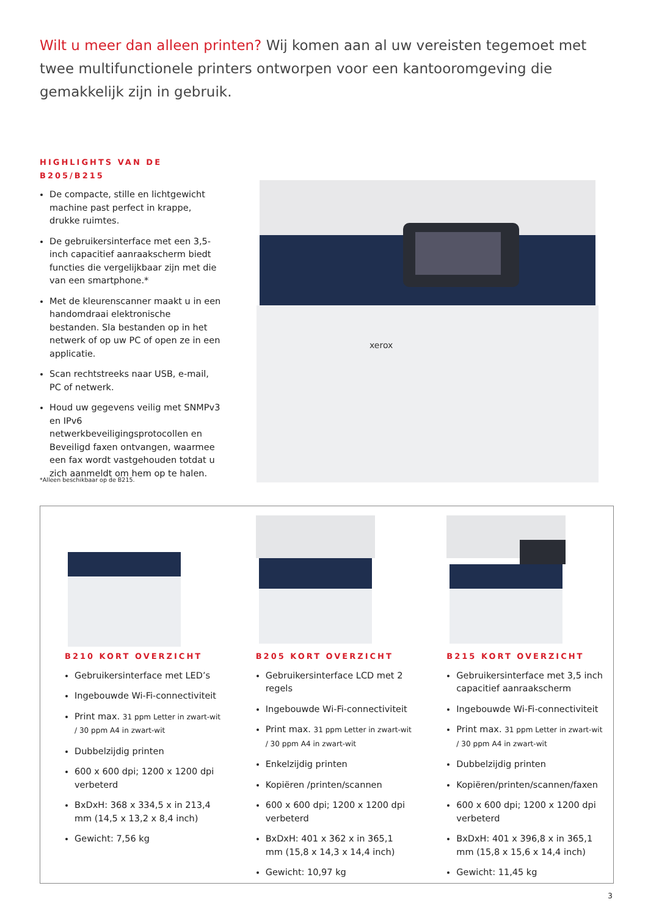Wilt u meer dan alleen printen? Wij komen aan al uw vereisten tegemoet met twee multifunctionele printers ontworpen voor een kantooromgeving die gemakkelijk zijn in gebruik.
HIGHLIGHTS VAN DE B205/B215
De compacte, stille en lichtgewicht machine past perfect in krappe, drukke ruimtes.
De gebruikersinterface met een 3,5-inch capacitief aanraakscherm biedt functies die vergelijkbaar zijn met die van een smartphone.*
Met de kleurenscanner maakt u in een handomdraai elektronische bestanden. Sla bestanden op in het netwerk of op uw PC of open ze in een applicatie.
Scan rechtstreeks naar USB, e-mail, PC of netwerk.
Houd uw gegevens veilig met SNMPv3 en IPv6 netwerkbeveiligingsprotocollen en Beveiligd faxen ontvangen, waarmee een fax wordt vastgehouden totdat u zich aanmeldt om hem op te halen.
xerox
*Alleen beschikbaar op de B215.
B210 KORT OVERZICHT
Gebruikersinterface met LED’s
Ingebouwde Wi-Fi-connectiviteit
Print max. 31 ppm Letter in zwart-wit / 30 ppm A4 in zwart-wit
Dubbelzijdig printen
600 x 600 dpi; 1200 x 1200 dpi verbeterd
BxDxH: 368 x 334,5 x in 213,4 mm (14,5 x 13,2 x 8,4 inch)
Gewicht: 7,56 kg
B205 KORT OVERZICHT
Gebruikersinterface LCD met 2 regels
Ingebouwde Wi-Fi-connectiviteit
Print max. 31 ppm Letter in zwart-wit / 30 ppm A4 in zwart-wit
Enkelzijdig printen
Kopiëren /printen/scannen
600 x 600 dpi; 1200 x 1200 dpi verbeterd
BxDxH: 401 x 362 x in 365,1 mm (15,8 x 14,3 x 14,4 inch)
Gewicht: 10,97 kg
B215 KORT OVERZICHT
Gebruikersinterface met 3,5 inch capacitief aanraakscherm
Ingebouwde Wi-Fi-connectiviteit
Print max. 31 ppm Letter in zwart-wit / 30 ppm A4 in zwart-wit
Dubbelzijdig printen
Kopiëren/printen/scannen/faxen
600 x 600 dpi; 1200 x 1200 dpi verbeterd
BxDxH: 401 x 396,8 x in 365,1 mm (15,8 x 15,6 x 14,4 inch)
Gewicht: 11,45 kg
3